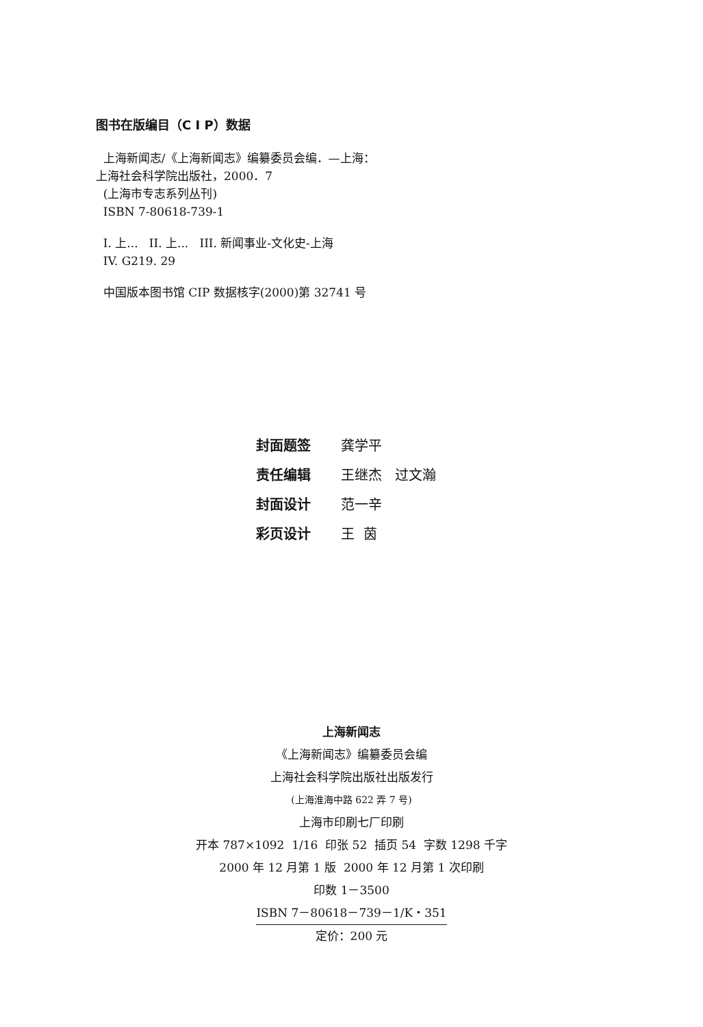图书在版编目（C I P）数据
上海新闻志/《上海新闻志》编纂委员会编．—上海：
上海社会科学院出版社，2000．7
(上海市专志系列丛刊)
ISBN 7-80618-739-1
I. 上... II. 上... III. 新闻事业-文化史-上海
IV. G219. 29
中国版本图书馆 CIP 数据核字(2000)第 32741 号
封面题签 龚学平
责任编辑 王继杰 过文瀚
封面设计 范一辛
彩页设计 王 茵
上海新闻志
《上海新闻志》编纂委员会编
上海社会科学院出版社出版发行
(上海淮海中路 622 弄 7 号)
上海市印刷七厂印刷
开本 787×1092 1/16 印张 52 插页 54 字数 1298 千字
2000 年 12 月第 1 版 2000 年 12 月第 1 次印刷
印数 1－3500
ISBN 7－80618－739－1/K・351
定价：200 元